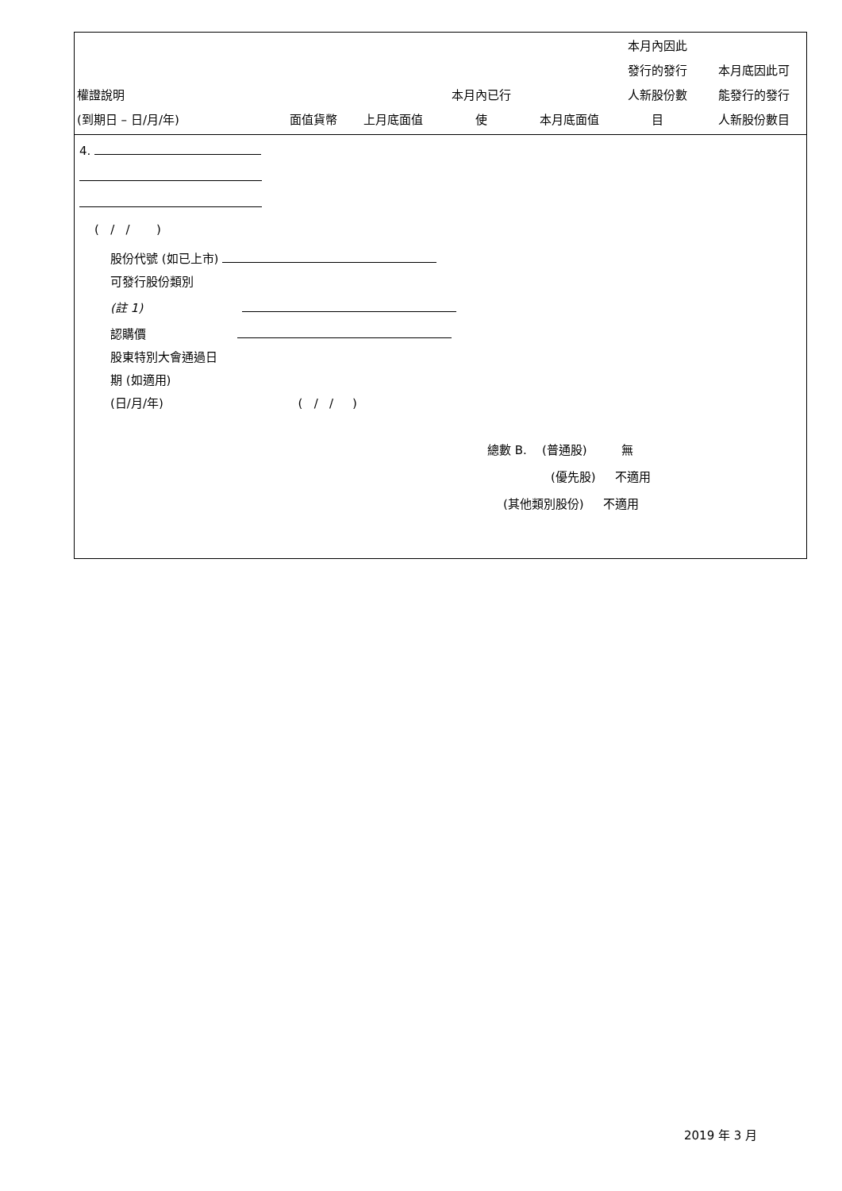| 權證說明 (到期日 – 日/月/年) | 面值貨幣 | 上月底面值 | 本月內已行 使 | 本月底面值 | 本月內因此 發行的發行 人新股份數 目 | 本月底因此可 能發行的發行 人新股份數目 |
| --- | --- | --- | --- | --- | --- | --- |
| 4. | | | | | | |
| ( / / ) | | | | | | |
| 股份代號 (如已上市) 可發行股份類別 (註 1) 認購價 股東特別大會通過日 期 (如適用) (日/月/年) ( / / ) | | | | | | |
| 總數 B. (普通股) 無 (優先股) 不適用 (其他類別股份) 不適用 | | | | | | |
2019 年 3 月